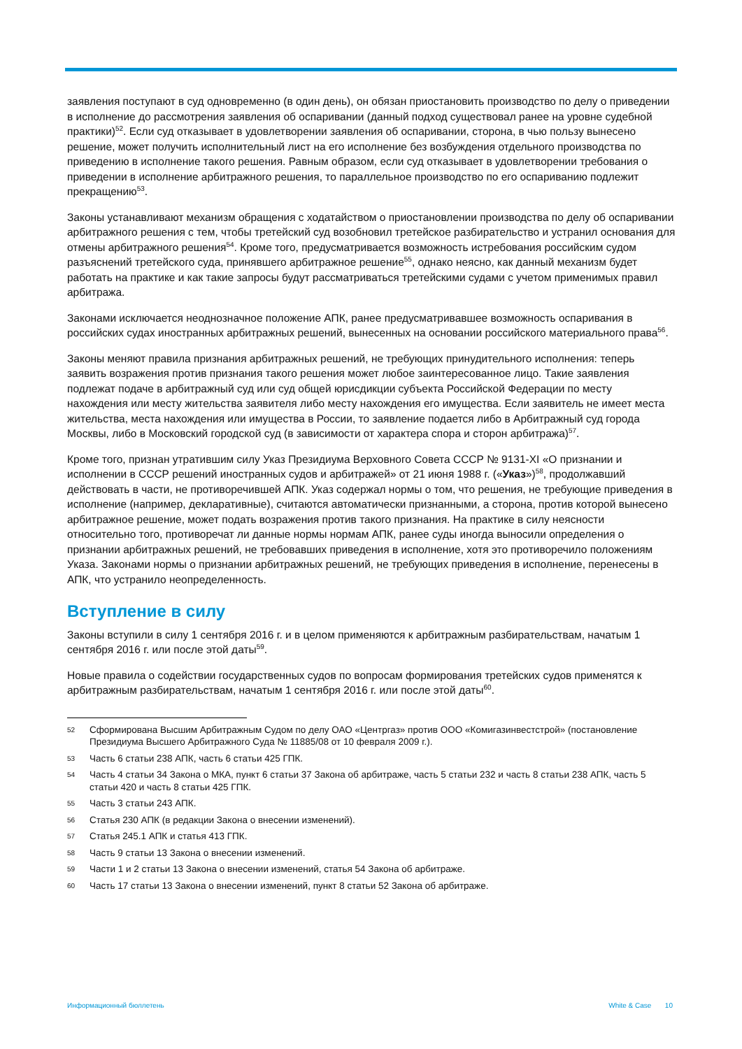заявления поступают в суд одновременно (в один день), он обязан приостановить производство по делу о приведении в исполнение до рассмотрения заявления об оспаривании (данный подход существовал ранее на уровне судебной практики)<sup>52</sup>. Если суд отказывает в удовлетворении заявления об оспаривании, сторона, в чью пользу вынесено решение, может получить исполнительный лист на его исполнение без возбуждения отдельного производства по приведению в исполнение такого решения. Равным образом, если суд отказывает в удовлетворении требования о приведении в исполнение арбитражного решения, то параллельное производство по его оспариванию подлежит прекращению<sup>53</sup>.
Законы устанавливают механизм обращения с ходатайством о приостановлении производства по делу об оспаривании арбитражного решения с тем, чтобы третейский суд возобновил третейское разбирательство и устранил основания для отмены арбитражного решения<sup>54</sup>. Кроме того, предусматривается возможность истребования российским судом разъяснений третейского суда, принявшего арбитражное решение<sup>55</sup>, однако неясно, как данный механизм будет работать на практике и как такие запросы будут рассматриваться третейскими судами с учетом применимых правил арбитража.
Законами исключается неоднозначное положение АПК, ранее предусматривавшее возможность оспаривания в российских судах иностранных арбитражных решений, вынесенных на основании российского материального права<sup>56</sup>.
Законы меняют правила признания арбитражных решений, не требующих принудительного исполнения: теперь заявить возражения против признания такого решения может любое заинтересованное лицо. Такие заявления подлежат подаче в арбитражный суд или суд общей юрисдикции субъекта Российской Федерации по месту нахождения или месту жительства заявителя либо месту нахождения его имущества. Если заявитель не имеет места жительства, места нахождения или имущества в России, то заявление подается либо в Арбитражный суд города Москвы, либо в Московский городской суд (в зависимости от характера спора и сторон арбитража)<sup>57</sup>.
Кроме того, признан утратившим силу Указ Президиума Верховного Совета СССР № 9131-XI «О признании и исполнении в СССР решений иностранных судов и арбитражей» от 21 июня 1988 г. («Указ»)<sup>58</sup>, продолжавший действовать в части, не противоречившей АПК. Указ содержал нормы о том, что решения, не требующие приведения в исполнение (например, декларативные), считаются автоматически признанными, а сторона, против которой вынесено арбитражное решение, может подать возражения против такого признания. На практике в силу неясности относительно того, противоречат ли данные нормы нормам АПК, ранее суды иногда выносили определения о признании арбитражных решений, не требовавших приведения в исполнение, хотя это противоречило положениям Указа. Законами нормы о признании арбитражных решений, не требующих приведения в исполнение, перенесены в АПК, что устранило неопределенность.
Вступление в силу
Законы вступили в силу 1 сентября 2016 г. и в целом применяются к арбитражным разбирательствам, начатым 1 сентября 2016 г. или после этой даты<sup>59</sup>.
Новые правила о содействии государственных судов по вопросам формирования третейских судов применятся к арбитражным разбирательствам, начатым 1 сентября 2016 г. или после этой даты<sup>60</sup>.
52 Сформирована Высшим Арбитражным Судом по делу ОАО «Центргаз» против ООО «Комигазинвестстрой» (постановление Президиума Высшего Арбитражного Суда № 11885/08 от 10 февраля 2009 г.).
53 Часть 6 статьи 238 АПК, часть 6 статьи 425 ГПК.
54 Часть 4 статьи 34 Закона о МКА, пункт 6 статьи 37 Закона об арбитраже, часть 5 статьи 232 и часть 8 статьи 238 АПК, часть 5 статьи 420 и часть 8 статьи 425 ГПК.
55 Часть 3 статьи 243 АПК.
56 Статья 230 АПК (в редакции Закона о внесении изменений).
57 Статья 245.1 АПК и статья 413 ГПК.
58 Часть 9 статьи 13 Закона о внесении изменений.
59 Части 1 и 2 статьи 13 Закона о внесении изменений, статья 54 Закона об арбитраже.
60 Часть 17 статьи 13 Закона о внесении изменений, пункт 8 статьи 52 Закона об арбитраже.
Информационный бюллетень White & Case 10